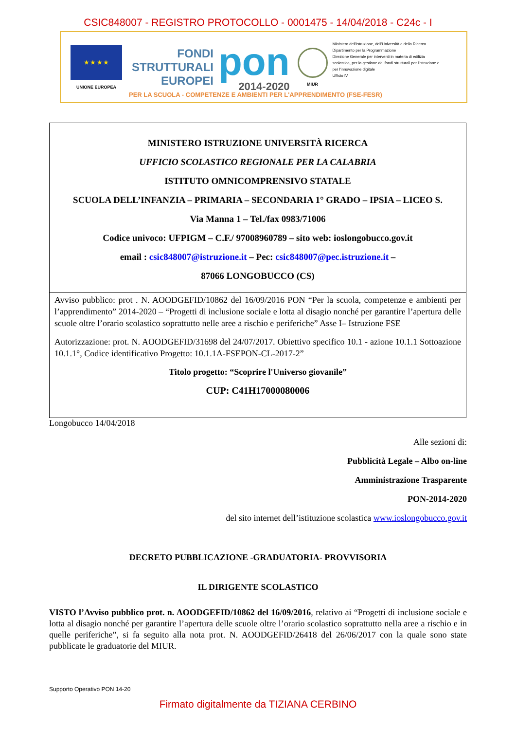CSIC848007 - REGISTRO PROTOCOLLO - 0001475 - 14/04/2018 - C24c - I
★ ★ ★ ★
UNIONE EUROPEA
FONDI
STRUTTURALI
EUROPEI
pon
2014-2020
MIUR
Ministero dell'Istruzione, dell'Università e della Ricerca
Dipartimento per la Programmazione
Direzione Generale per interventi in materia di edilizia scolastica, per la gestione dei fondi strutturali per l'istruzione e per l'innovazione digitale
Ufficio IV
PER LA SCUOLA - COMPETENZE E AMBIENTI PER L'APPRENDIMENTO (FSE-FESR)
MINISTERO ISTRUZIONE UNIVERSITÀ RICERCA
UFFICIO SCOLASTICO REGIONALE PER LA CALABRIA
ISTITUTO OMNICOMPRENSIVO STATALE
SCUOLA DELL’INFANZIA – PRIMARIA – SECONDARIA 1° GRADO – IPSIA – LICEO S.
Via Manna 1 – Tel./fax 0983/71006
Codice univoco: UFPIGM – C.F./ 97008960789 – sito web: ioslongobucco.gov.it
email : csic848007@istruzione.it – Pec: csic848007@pec.istruzione.it –
87066 LONGOBUCCO (CS)
Avviso pubblico: prot . N. AOODGEFID/10862 del 16/09/2016 PON “Per la scuola, competenze e ambienti per l’apprendimento” 2014-2020 – “Progetti di inclusione sociale e lotta al disagio nonché per garantire l’apertura delle scuole oltre l’orario scolastico soprattutto nelle aree a rischio e periferiche” Asse I– Istruzione FSE
Autorizzazione: prot. N. AOODGEFID/31698 del 24/07/2017. Obiettivo specifico 10.1 - azione 10.1.1 Sottoazione 10.1.1°, Codice identificativo Progetto: 10.1.1A-FSEPON-CL-2017-2”
Titolo progetto: “Scoprire l'Universo giovanile”
CUP: C41H17000080006
Longobucco 14/04/2018
Alle sezioni di:
Pubblicità Legale – Albo on-line
Amministrazione Trasparente
PON-2014-2020
del sito internet dell’istituzione scolastica www.ioslongobucco.gov.it
DECRETO PUBBLICAZIONE -GRADUATORIA- PROVVISORIA
IL DIRIGENTE SCOLASTICO
VISTO l’Avviso pubblico prot. n. AOODGEFID/10862 del 16/09/2016, relativo ai “Progetti di inclusione sociale e lotta al disagio nonché per garantire l’apertura delle scuole oltre l’orario scolastico soprattutto nella aree a rischio e in quelle periferiche”, si fa seguito alla nota prot. N. AOODGEFID/26418 del 26/06/2017 con la quale sono state pubblicate le graduatorie del MIUR.
Supporto Operativo PON 14-20
Firmato digitalmente da TIZIANA CERBINO